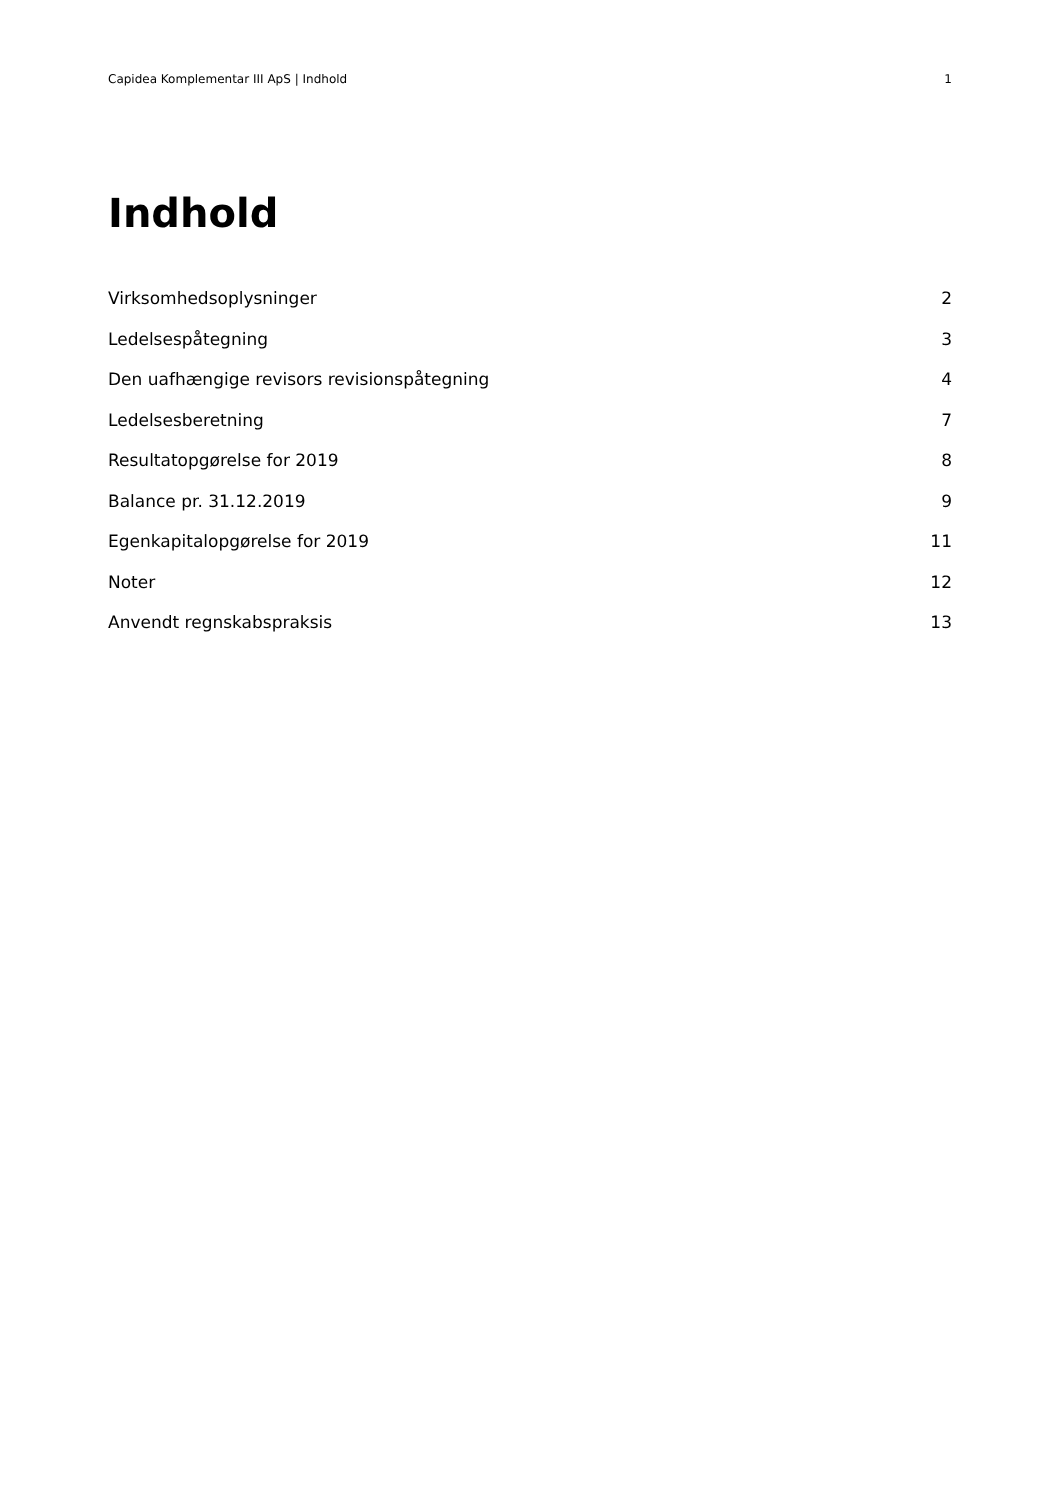Capidea Komplementar III ApS | Indhold 1
Indhold
Virksomhedsoplysninger 2
Ledelsespåtegning 3
Den uafhængige revisors revisionspåtegning 4
Ledelsesberetning 7
Resultatopgørelse for 2019 8
Balance pr. 31.12.2019 9
Egenkapitalopgørelse for 2019 11
Noter 12
Anvendt regnskabspraksis 13